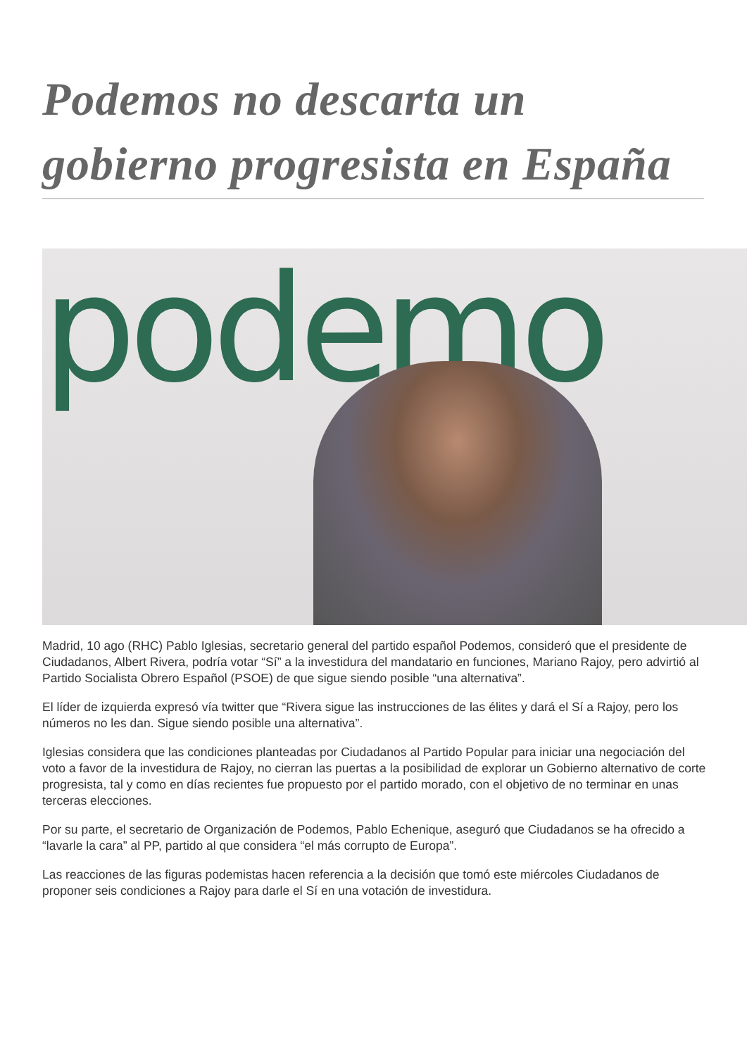Podemos no descarta un gobierno progresista en España
podemo
Madrid, 10 ago (RHC) Pablo Iglesias, secretario general del partido español Podemos, consideró que el presidente de Ciudadanos, Albert Rivera, podría votar “Sí” a la investidura del mandatario en funciones, Mariano Rajoy, pero advirtió al Partido Socialista Obrero Español (PSOE) de que sigue siendo posible “una alternativa”.
El líder de izquierda expresó vía twitter que “Rivera sigue las instrucciones de las élites y dará el Sí a Rajoy, pero los números no les dan. Sigue siendo posible una alternativa”.
Iglesias considera que las condiciones planteadas por Ciudadanos al Partido Popular para iniciar una negociación del voto a favor de la investidura de Rajoy, no cierran las puertas a la posibilidad de explorar un Gobierno alternativo de corte progresista, tal y como en días recientes fue propuesto por el partido morado, con el objetivo de no terminar en unas terceras elecciones.
Por su parte, el secretario de Organización de Podemos, Pablo Echenique, aseguró que Ciudadanos se ha ofrecido a “lavarle la cara” al PP, partido al que considera “el más corrupto de Europa”.
Las reacciones de las figuras podemistas hacen referencia a la decisión que tomó este miércoles Ciudadanos de proponer seis condiciones a Rajoy para darle el Sí en una votación de investidura.